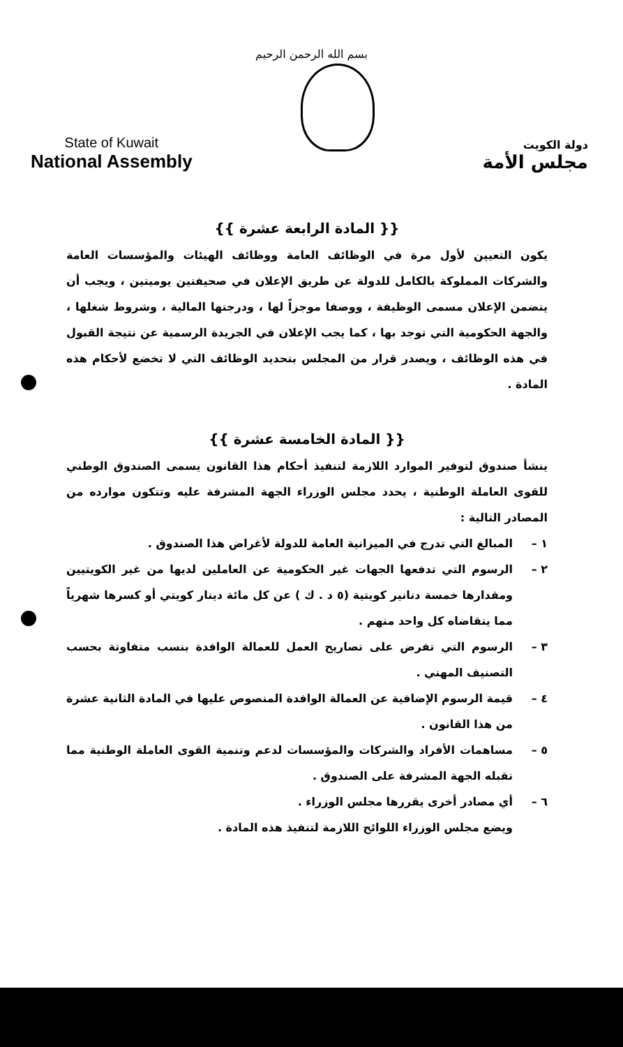بسم الله الرحمن الرحيم
State of Kuwait
National Assembly
دولة الكويت
مجلس الأمة
{{ المادة الرابعة عشرة }}
يكون التعيين لأول مرة في الوظائف العامة ووظائف الهيئات والمؤسسات العامة والشركات المملوكة بالكامل للدولة عن طريق الإعلان في صحيفتين يوميتين ، ويجب أن يتضمن الإعلان مسمى الوظيفة ، ووصفا موجزاً لها ، ودرجتها المالية ، وشروط شغلها ، والجهة الحكومية التي توجد بها ، كما يجب الإعلان في الجريدة الرسمية عن نتيجة القبول في هذه الوظائف ، ويصدر قرار من المجلس بتحديد الوظائف التي لا تخضع لأحكام هذه المادة .
{{ المادة الخامسة عشرة }}
ينشأ صندوق لتوفير الموارد اللازمة لتنفيذ أحكام هذا القانون يسمى الصندوق الوطني للقوى العاملة الوطنية ، يحدد مجلس الوزراء الجهة المشرفة عليه وتتكون موارده من المصادر التالية :
١ – المبالغ التي تدرج في الميزانية العامة للدولة لأغراض هذا الصندوق .
٢ – الرسوم التي تدفعها الجهات غير الحكومية عن العاملين لديها من غير الكويتيين ومقدارها خمسة دنانير كويتية (٥ د . ك ) عن كل مائة دينار كويتي أو كسرها شهرياً مما يتقاضاه كل واحد منهم .
٣ – الرسوم التي تفرض على تصاريح العمل للعمالة الوافدة بنسب متفاوتة بحسب التصنيف المهني .
٤ – قيمة الرسوم الإضافية عن العمالة الوافدة المنصوص عليها في المادة الثانية عشرة من هذا القانون .
٥ – مساهمات الأفراد والشركات والمؤسسات لدعم وتنمية القوى العاملة الوطنية مما تقبله الجهة المشرفة على الصندوق .
٦ – أي مصادر أخرى يقررها مجلس الوزراء .
ويضع مجلس الوزراء اللوائح اللازمة لتنفيذ هذه المادة .